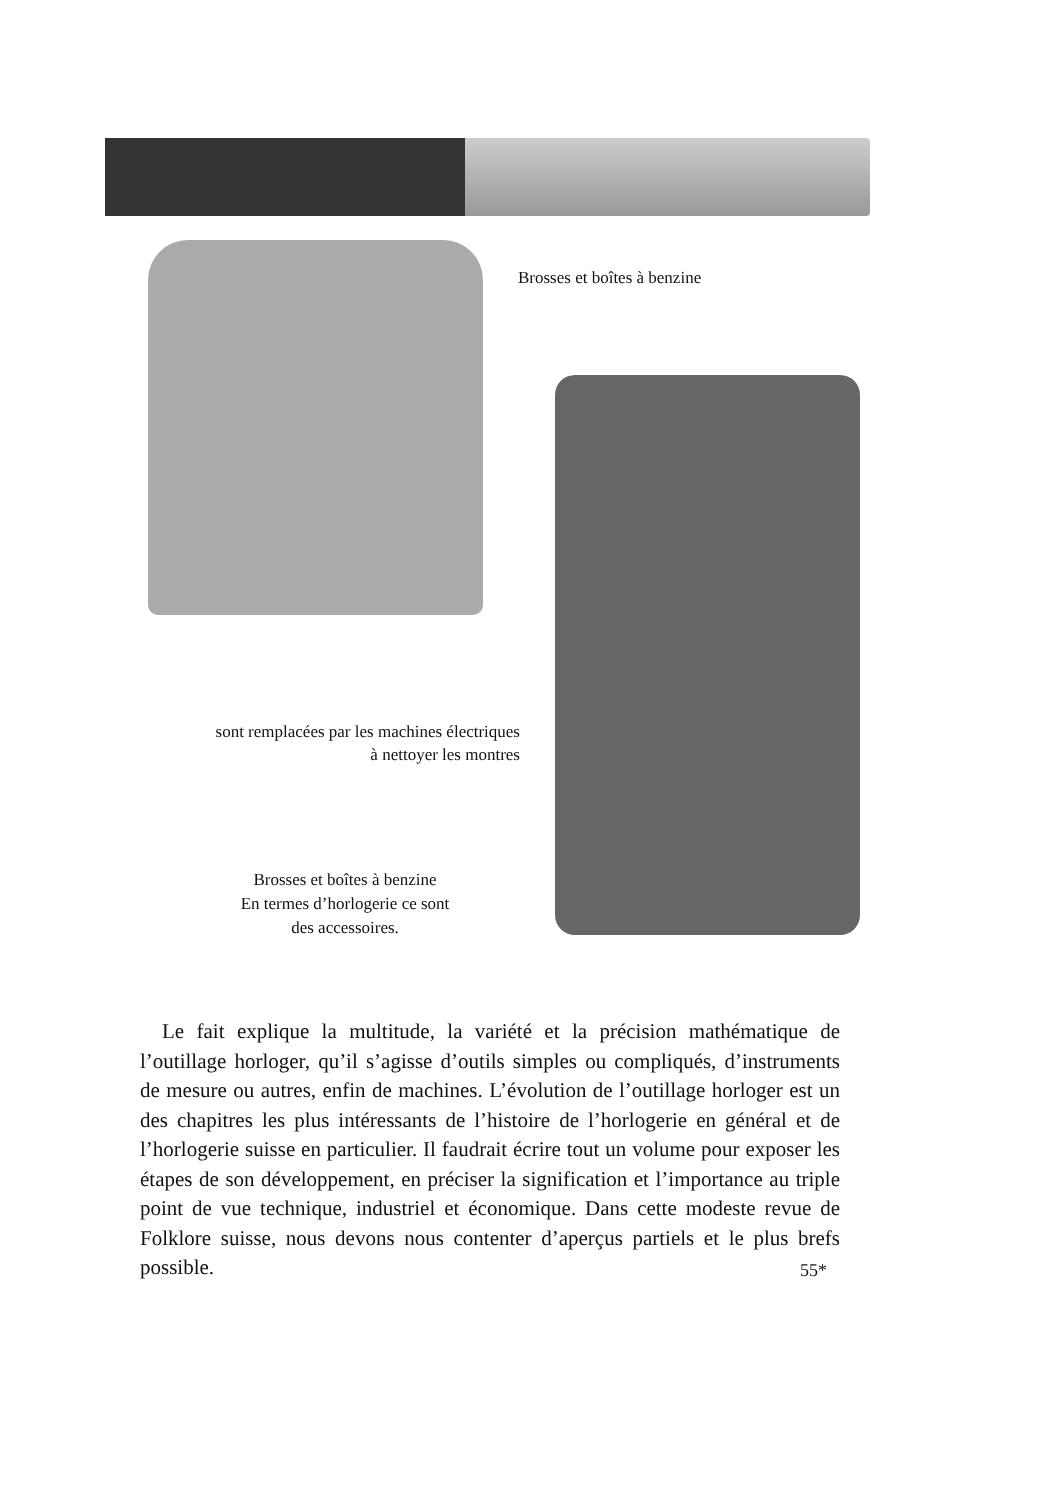Brosses et boîtes à benzine
sont remplacées par les machines électriques
à nettoyer les montres
Brosses et boîtes à benzine
En termes d’horlogerie ce sont
des accessoires.
Le fait explique la multitude, la variété et la précision mathématique de l’outillage horloger, qu’il s’agisse d’outils simples ou compliqués, d’instruments de mesure ou autres, enfin de machines. L’évolution de l’outillage horloger est un des chapitres les plus intéressants de l’histoire de l’horlogerie en général et de l’horlogerie suisse en particulier. Il faudrait écrire tout un volume pour exposer les étapes de son développement, en préciser la signification et l’importance au triple point de vue technique, industriel et économique. Dans cette modeste revue de Folklore suisse, nous devons nous contenter d’aperçus partiels et le plus brefs possible.
55*